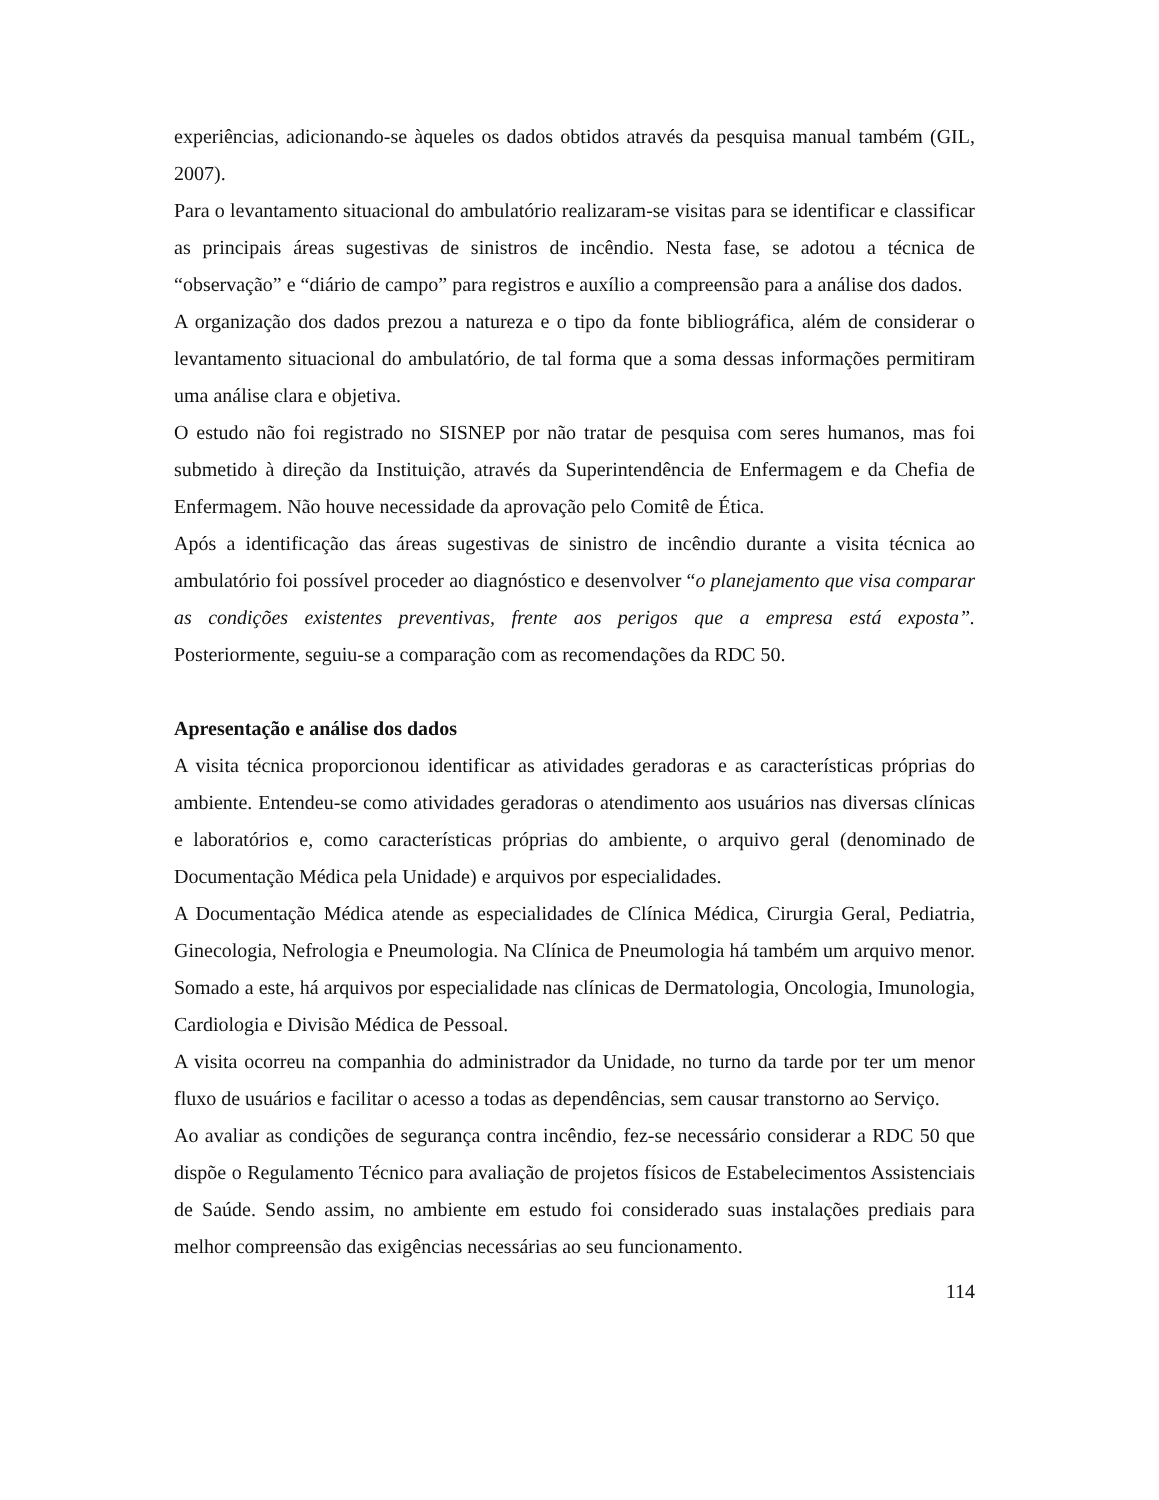experiências, adicionando-se àqueles os dados obtidos através da pesquisa manual também (GIL, 2007).
Para o levantamento situacional do ambulatório realizaram-se visitas para se identificar e classificar as principais áreas sugestivas de sinistros de incêndio. Nesta fase, se adotou a técnica de “observação” e “diário de campo” para registros e auxílio a compreensão para a análise dos dados.
A organização dos dados prezou a natureza e o tipo da fonte bibliográfica, além de considerar o levantamento situacional do ambulatório, de tal forma que a soma dessas informações permitiram uma análise clara e objetiva.
O estudo não foi registrado no SISNEP por não tratar de pesquisa com seres humanos, mas foi submetido à direção da Instituição, através da Superintendência de Enfermagem e da Chefia de Enfermagem. Não houve necessidade da aprovação pelo Comitê de Ética.
Após a identificação das áreas sugestivas de sinistro de incêndio durante a visita técnica ao ambulatório foi possível proceder ao diagnóstico e desenvolver “o planejamento que visa comparar as condições existentes preventivas, frente aos perigos que a empresa está exposta”. Posteriormente, seguiu-se a comparação com as recomendações da RDC 50.
Apresentação e análise dos dados
A visita técnica proporcionou identificar as atividades geradoras e as características próprias do ambiente. Entendeu-se como atividades geradoras o atendimento aos usuários nas diversas clínicas e laboratórios e, como características próprias do ambiente, o arquivo geral (denominado de Documentação Médica pela Unidade) e arquivos por especialidades.
A Documentação Médica atende as especialidades de Clínica Médica, Cirurgia Geral, Pediatria, Ginecologia, Nefrologia e Pneumologia. Na Clínica de Pneumologia há também um arquivo menor. Somado a este, há arquivos por especialidade nas clínicas de Dermatologia, Oncologia, Imunologia, Cardiologia e Divisão Médica de Pessoal.
A visita ocorreu na companhia do administrador da Unidade, no turno da tarde por ter um menor fluxo de usuários e facilitar o acesso a todas as dependências, sem causar transtorno ao Serviço.
Ao avaliar as condições de segurança contra incêndio, fez-se necessário considerar a RDC 50 que dispõe o Regulamento Técnico para avaliação de projetos físicos de Estabelecimentos Assistenciais de Saúde. Sendo assim, no ambiente em estudo foi considerado suas instalações prediais para melhor compreensão das exigências necessárias ao seu funcionamento.
114